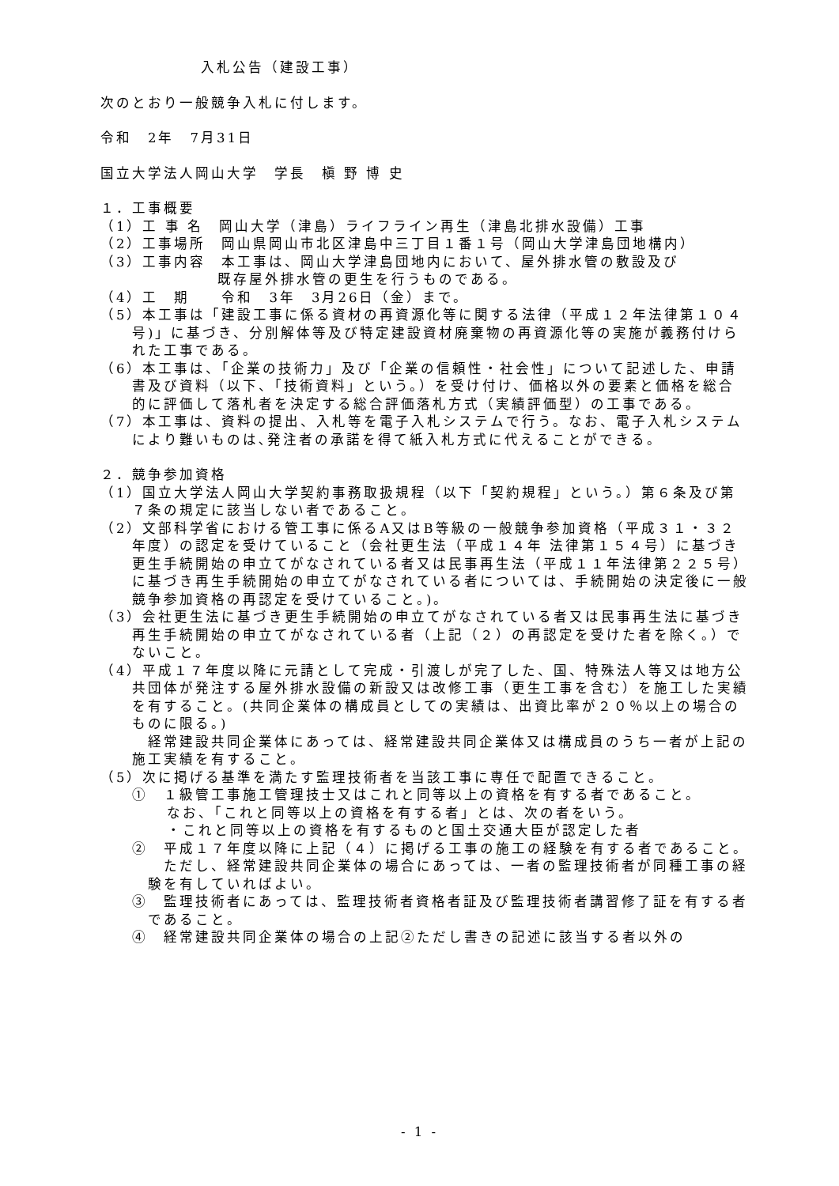入札公告（建設工事）
次のとおり一般競争入札に付します。
令和　2年　7月31日
国立大学法人岡山大学　学長　槇 野 博 史
１．工事概要
（1）工 事 名　岡山大学（津島）ライフライン再生（津島北排水設備）工事
（2）工事場所　岡山県岡山市北区津島中三丁目１番１号（岡山大学津島団地構内）
（3）工事内容　本工事は、岡山大学津島団地内において、屋外排水管の敷設及び
既存屋外排水管の更生を行うものである。
（4）工　期　　令和　3年　3月26日（金）まで。
（5）本工事は「建設工事に係る資材の再資源化等に関する法律（平成１２年法律第１０４号)」に基づき、分別解体等及び特定建設資材廃棄物の再資源化等の実施が義務付けられた工事である。
（6）本工事は、「企業の技術力」及び「企業の信頼性・社会性」について記述した、申請書及び資料（以下、「技術資料」という。）を受け付け、価格以外の要素と価格を総合的に評価して落札者を決定する総合評価落札方式（実績評価型）の工事である。
（7）本工事は、資料の提出、入札等を電子入札システムで行う。なお、電子入札システムにより難いものは､発注者の承諾を得て紙入札方式に代えることができる。
２．競争参加資格
（1）国立大学法人岡山大学契約事務取扱規程（以下「契約規程」という。）第６条及び第７条の規定に該当しない者であること。
（2）文部科学省における管工事に係るA又はB等級の一般競争参加資格（平成３１・３２年度）の認定を受けていること（会社更生法（平成１４年 法律第１５４号）に基づき更生手続開始の申立てがなされている者又は民事再生法（平成１１年法律第２２５号）に基づき再生手続開始の申立てがなされている者については、手続開始の決定後に一般競争参加資格の再認定を受けていること。)。
（3）会社更生法に基づき更生手続開始の申立てがなされている者又は民事再生法に基づき再生手続開始の申立てがなされている者（上記（２）の再認定を受けた者を除く。）でないこと。
（4）平成１７年度以降に元請として完成・引渡しが完了した、国、特殊法人等又は地方公共団体が発注する屋外排水設備の新設又は改修工事（更生工事を含む）を施工した実績を有すること。(共同企業体の構成員としての実績は、出資比率が２０％以上の場合のものに限る。)
　経常建設共同企業体にあっては、経常建設共同企業体又は構成員のうち一者が上記の施工実績を有すること。
（5）次に掲げる基準を満たす監理技術者を当該工事に専任で配置できること。
①　１級管工事施工管理技士又はこれと同等以上の資格を有する者であること。
なお、「これと同等以上の資格を有する者」とは、次の者をいう。
・これと同等以上の資格を有するものと国土交通大臣が認定した者
②　平成１７年度以降に上記（４）に掲げる工事の施工の経験を有する者であること。
　ただし、経常建設共同企業体の場合にあっては、一者の監理技術者が同種工事の経験を有していればよい。
③　監理技術者にあっては、監理技術者資格者証及び監理技術者講習修了証を有する者であること。
④　経常建設共同企業体の場合の上記②ただし書きの記述に該当する者以外の
- 1 -